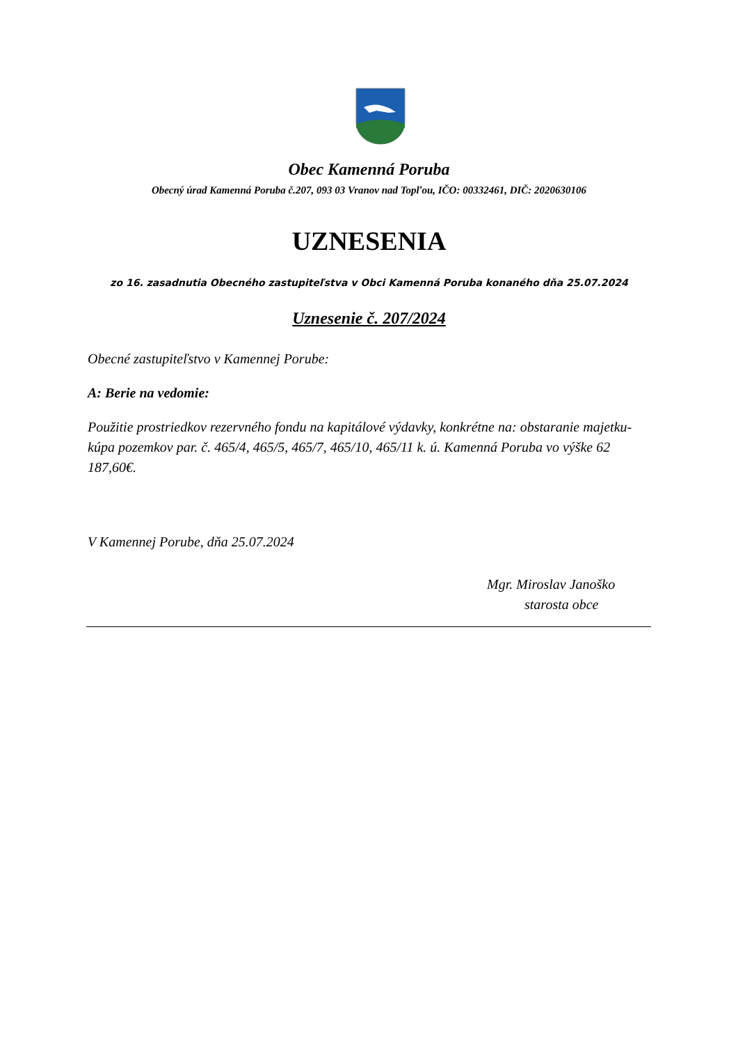Obec Kamenná Poruba
Obecný úrad Kamenná Poruba č.207, 093 03 Vranov nad Topľou, IČO: 00332461, DIČ: 2020630106
UZNESENIA
zo 16. zasadnutia Obecného zastupiteľstva v Obci Kamenná Poruba konaného dňa 25.07.2024
Uznesenie č. 207/2024
Obecné zastupiteľstvo v Kamennej Porube:
A: Berie na vedomie:
Použitie prostriedkov rezervného fondu na kapitálové výdavky, konkrétne na: obstaranie majetku- kúpa pozemkov par. č. 465/4, 465/5, 465/7, 465/10, 465/11 k. ú. Kamenná Poruba vo výške 62 187,60€.
V Kamennej Porube, dňa 25.07.2024
Mgr. Miroslav Janoško
starosta obce